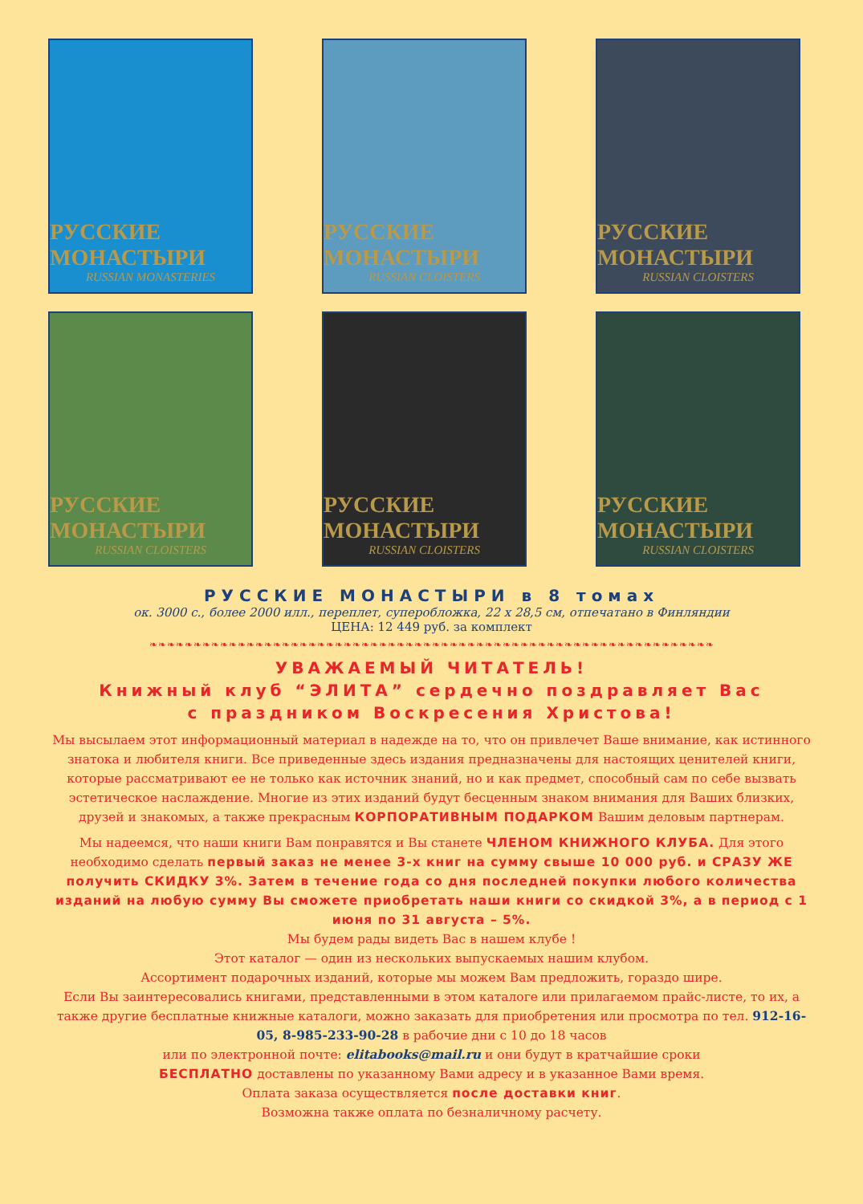РУССКИЕ МОНАСТЫРИ
RUSSIAN MONASTERIES
РУССКИЕ МОНАСТЫРИ
RUSSIAN CLOISTERS
РУССКИЕ МОНАСТЫРИ
RUSSIAN CLOISTERS
РУССКИЕ МОНАСТЫРИ
RUSSIAN CLOISTERS
РУССКИЕ МОНАСТЫРИ
RUSSIAN CLOISTERS
РУССКИЕ МОНАСТЫРИ
RUSSIAN CLOISTERS
РУССКИЕ МОНАСТЫРИ в 8 томах
ок. 3000 с., более 2000 илл., переплет, суперобложка, 22 х 28,5 см, отпечатано в Финляндии
ЦЕНА: 12 449 руб. за комплект
❧❧❧❧❧❧❧❧❧❧❧❧❧❧❧❧❧❧❧❧❧❧❧❧❧❧❧❧❧❧❧❧❧❧❧❧❧❧❧❧❧❧❧❧❧❧❧❧❧❧❧❧❧❧❧❧❧❧❧❧❧❧❧❧
УВАЖАЕМЫЙ ЧИТАТЕЛЬ!
Книжный клуб “ЭЛИТА” сердечно поздравляет Вас
с праздником Воскресения Христова!
Мы высылаем этот информационный материал в надежде на то, что он привлечет Ваше внимание, как истинного знатока и любителя книги. Все приведенные здесь издания предназначены для настоящих ценителей книги, которые рассматривают ее не только как источник знаний, но и как предмет, способный сам по себе вызвать эстетическое наслаждение. Многие из этих изданий будут бесценным знаком внимания для Ваших близких, друзей и знакомых, а также прекрасным КОРПОРАТИВНЫМ ПОДАРКОМ Вашим деловым партнерам.
Мы надеемся, что наши книги Вам понравятся и Вы станете ЧЛЕНОМ КНИЖНОГО КЛУБА. Для этого необходимо сделать первый заказ не менее 3-х книг на сумму свыше 10 000 руб. и СРАЗУ ЖЕ получить СКИДКУ 3%. Затем в течение года со дня последней покупки любого количества изданий на любую сумму Вы сможете приобретать наши книги со скидкой 3%, а в период с 1 июня по 31 августа – 5%.
Мы будем рады видеть Вас в нашем клубе !
Этот каталог — один из нескольких выпускаемых нашим клубом.
Ассортимент подарочных изданий, которые мы можем Вам предложить, гораздо шире.
Если Вы заинтересовались книгами, представленными в этом каталоге или прилагаемом прайс-листе, то их, а также другие бесплатные книжные каталоги, можно заказать для приобретения или просмотра по тел. 912-16-05, 8-985-233-90-28 в рабочие дни с 10 до 18 часов
или по электронной почте: elitabooks@mail.ru и они будут в кратчайшие сроки
БЕСПЛАТНО доставлены по указанному Вами адресу и в указанное Вами время.
Оплата заказа осуществляется после доставки книг.
Возможна также оплата по безналичному расчету.